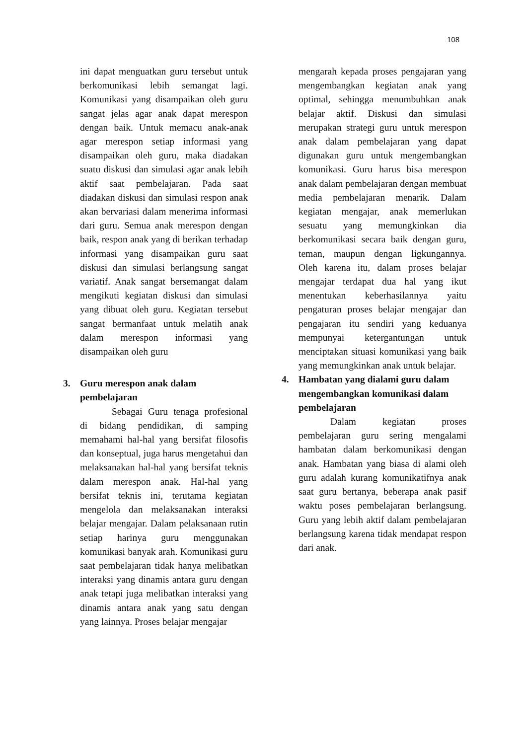108
ini dapat menguatkan guru tersebut untuk berkomunikasi lebih semangat lagi. Komunikasi yang disampaikan oleh guru sangat jelas agar anak dapat merespon dengan baik. Untuk memacu anak-anak agar merespon setiap informasi yang disampaikan oleh guru, maka diadakan suatu diskusi dan simulasi agar anak lebih aktif saat pembelajaran. Pada saat diadakan diskusi dan simulasi respon anak akan bervariasi dalam menerima informasi dari guru. Semua anak merespon dengan baik, respon anak yang di berikan terhadap informasi yang disampaikan guru saat diskusi dan simulasi berlangsung sangat variatif. Anak sangat bersemangat dalam mengikuti kegiatan diskusi dan simulasi yang dibuat oleh guru. Kegiatan tersebut sangat bermanfaat untuk melatih anak dalam merespon informasi yang disampaikan oleh guru
3. Guru merespon anak dalam pembelajaran
Sebagai Guru tenaga profesional di bidang pendidikan, di samping memahami hal-hal yang bersifat filosofis dan konseptual, juga harus mengetahui dan melaksanakan hal-hal yang bersifat teknis dalam merespon anak. Hal-hal yang bersifat teknis ini, terutama kegiatan mengelola dan melaksanakan interaksi belajar mengajar. Dalam pelaksanaan rutin setiap harinya guru menggunakan komunikasi banyak arah. Komunikasi guru saat pembelajaran tidak hanya melibatkan interaksi yang dinamis antara guru dengan anak tetapi juga melibatkan interaksi yang dinamis antara anak yang satu dengan yang lainnya. Proses belajar mengajar
mengarah kepada proses pengajaran yang mengembangkan kegiatan anak yang optimal, sehingga menumbuhkan anak belajar aktif. Diskusi dan simulasi merupakan strategi guru untuk merespon anak dalam pembelajaran yang dapat digunakan guru untuk mengembangkan komunikasi. Guru harus bisa merespon anak dalam pembelajaran dengan membuat media pembelajaran menarik. Dalam kegiatan mengajar, anak memerlukan sesuatu yang memungkinkan dia berkomunikasi secara baik dengan guru, teman, maupun dengan ligkungannya. Oleh karena itu, dalam proses belajar mengajar terdapat dua hal yang ikut menentukan keberhasilannya yaitu pengaturan proses belajar mengajar dan pengajaran itu sendiri yang keduanya mempunyai ketergantungan untuk menciptakan situasi komunikasi yang baik yang memungkinkan anak untuk belajar.
4. Hambatan yang dialami guru dalam mengembangkan komunikasi dalam pembelajaran
Dalam kegiatan proses pembelajaran guru sering mengalami hambatan dalam berkomunikasi dengan anak. Hambatan yang biasa di alami oleh guru adalah kurang komunikatifnya anak saat guru bertanya, beberapa anak pasif waktu poses pembelajaran berlangsung. Guru yang lebih aktif dalam pembelajaran berlangsung karena tidak mendapat respon dari anak.